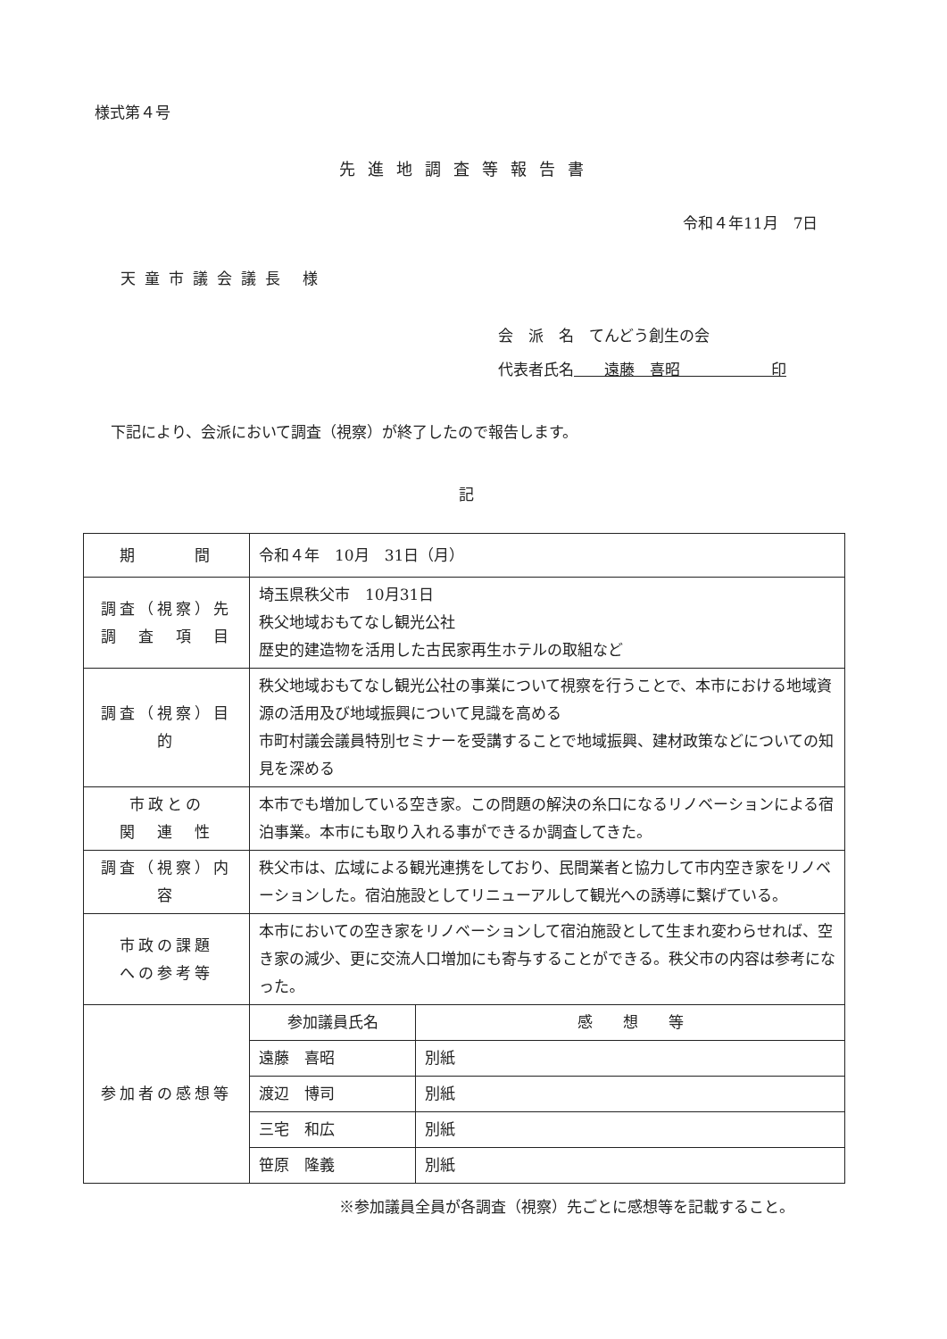様式第４号
先進地調査等報告書
令和４年11月　7日
天童市議会議長 様
会　派　名　てんどう創生の会
代表者氏名　　遠藤　喜昭　　　　　　印
下記により、会派において調査（視察）が終了したので報告します。
記
| 期 間 | 令和４年 10月 31日（月） | |
| 調査（視察）先 調 査 項 目 | 埼玉県秩父市 10月31日 秩父地域おもてなし観光公社 歴史的建造物を活用した古民家再生ホテルの取組など | |
| 調査（視察）目的 | 秩父地域おもてなし観光公社の事業について視察を行うことで、本市における地域資源の活用及び地域振興について見識を高める 市町村議会議員特別セミナーを受講することで地域振興、建材政策などについての知見を深める | |
| 市政との 関 連 性 | 本市でも増加している空き家。この問題の解決の糸口になるリノベーションによる宿泊事業。本市にも取り入れる事ができるか調査してきた。 | |
| 調査（視察）内容 | 秩父市は、広域による観光連携をしており、民間業者と協力して市内空き家をリノベーションした。宿泊施設としてリニューアルして観光への誘導に繋げている。 | |
| 市政の課題 への参考等 | 本市においての空き家をリノベーションして宿泊施設として生まれ変わらせれば、空き家の減少、更に交流人口増加にも寄与することができる。秩父市の内容は参考になった。 | |
| 参加者の感想等 | 参加議員氏名 | 感 想 等 |
| | 遠藤 喜昭 | 別紙 |
| | 渡辺 博司 | 別紙 |
| | 三宅 和広 | 別紙 |
| | 笹原 隆義 | 別紙 |
※参加議員全員が各調査（視察）先ごとに感想等を記載すること。